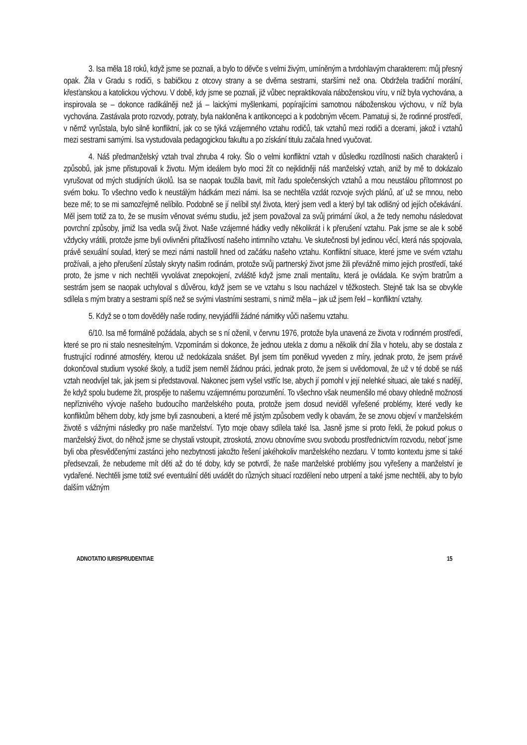3. Isa měla 18 roků, když jsme se poznali, a bylo to děvče s velmi živým, umíněným a tvrdohlavým charakterem: můj přesný opak. Žila v Gradu s rodiči, s babičkou z otcovy strany a se dvěma sestrami, staršími než ona. Obdržela tradiční morální, křesťanskou a katolickou výchovu. V době, kdy jsme se poznali, již vůbec nepraktikovala náboženskou víru, v níž byla vychována, a inspirovala se – dokonce radikálněji než já – laickými myšlenkami, popírajícími samotnou náboženskou výchovu, v níž byla vychována. Zastávala proto rozvody, potraty, byla nakloněna k antikoncepci a k podobným věcem. Pamatuji si, že rodinné prostředí, v němž vyrůstala, bylo silně konfliktní, jak co se týká vzájemného vztahu rodičů, tak vztahů mezi rodiči a dcerami, jakož i vztahů mezi sestrami samými. Isa vystudovala pedagogickou fakultu a po získání titulu začala hned vyučovat.
4. Náš předmanželský vztah trval zhruba 4 roky. Šlo o velmi konfliktní vztah v důsledku rozdílnosti našich charakterů i způsobů, jak jsme přistupovali k životu. Mým ideálem bylo moci žít co nejklidněji náš manželský vztah, aniž by mě to dokázalo vyrušovat od mých studijních úkolů. Isa se naopak toužila bavit, mít řadu společenských vztahů a mou neustálou přítomnost po svém boku. To všechno vedlo k neustálým hádkám mezi námi. Isa se nechtěla vzdát rozvoje svých plánů, ať už se mnou, nebo beze mě; to se mi samozřejmě nelíbilo. Podobně se jí nelíbil styl života, který jsem vedl a který byl tak odlišný od jejích očekávání. Měl jsem totiž za to, že se musím věnovat svému studiu, jež jsem považoval za svůj primární úkol, a že tedy nemohu následovat povrchní způsoby, jimiž Isa vedla svůj život. Naše vzájemné hádky vedly několikrát i k přerušení vztahu. Pak jsme se ale k sobě vždycky vrátili, protože jsme byli ovlivněni přitažlivostí našeho intimního vztahu. Ve skutečnosti byl jedinou věcí, která nás spojovala, právě sexuální soulad, který se mezi námi nastolil hned od začátku našeho vztahu. Konfliktní situace, které jsme ve svém vztahu prožívali, a jeho přerušení zůstaly skryty našim rodinám, protože svůj partnerský život jsme žili převážně mimo jejich prostředí, také proto, že jsme v nich nechtěli vyvolávat znepokojení, zvláště když jsme znali mentalitu, která je ovládala. Ke svým bratrům a sestrám jsem se naopak uchyloval s důvěrou, když jsem se ve vztahu s Isou nacházel v těžkostech. Stejně tak Isa se obvykle sdílela s mým bratry a sestrami spíš než se svými vlastními sestrami, s nimiž měla – jak už jsem řekl – konfliktní vztahy.
5. Když se o tom dověděly naše rodiny, nevyjádřili žádné námitky vůči našemu vztahu.
6/10. Isa mě formálně požádala, abych se s ní oženil, v červnu 1976, protože byla unavená ze života v rodinném prostředí, které se pro ni stalo nesnesitelným. Vzpomínám si dokonce, že jednou utekla z domu a několik dní žila v hotelu, aby se dostala z frustrující rodinné atmosféry, kterou už nedokázala snášet. Byl jsem tím poněkud vyveden z míry, jednak proto, že jsem právě dokončoval studium vysoké školy, a tudíž jsem neměl žádnou práci, jednak proto, že jsem si uvědomoval, že už v té době se náš vztah neodvíjel tak, jak jsem si představoval. Nakonec jsem vyšel vstříc Ise, abych jí pomohl v její nelehké situaci, ale také s nadějí, že když spolu budeme žít, prospěje to našemu vzájemnému porozumění. To všechno však neumenšilo mé obavy ohledně možnosti nepříznivého vývoje našeho budoucího manželského pouta, protože jsem dosud neviděl vyřešené problémy, které vedly ke konfliktům během doby, kdy jsme byli zasnoubeni, a které mě jistým způsobem vedly k obavám, že se znovu objeví v manželském životě s vážnými následky pro naše manželství. Tyto moje obavy sdílela také Isa. Jasně jsme si proto řekli, že pokud pokus o manželský život, do něhož jsme se chystali vstoupit, ztroskotá, znovu obnovíme svou svobodu prostřednictvím rozvodu, neboť jsme byli oba přesvědčenými zastánci jeho nezbytnosti jakožto řešení jakéhokoliv manželského nezdaru. V tomto kontextu jsme si také předsevzali, že nebudeme mít děti až do té doby, kdy se potvrdí, že naše manželské problémy jsou vyřešeny a manželství je vydařené. Nechtěli jsme totiž své eventuální děti uvádět do různých situací rozdělení nebo utrpení a také jsme nechtěli, aby to bylo dalším vážným
ADNOTATIO IURISPRUDENTIAE 15